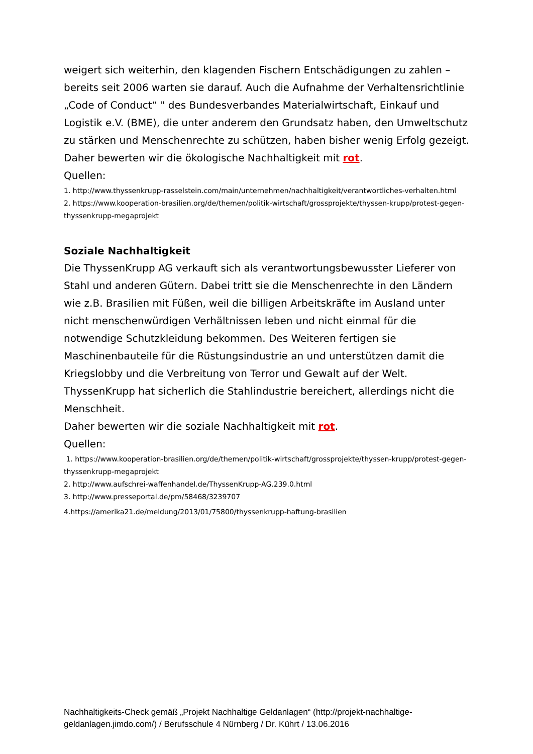weigert sich weiterhin, den klagenden Fischern Entschädigungen zu zahlen – bereits seit 2006 warten sie darauf. Auch die Aufnahme der Verhaltensrichtlinie „Code of Conduct“ " des Bundesverbandes Materialwirtschaft, Einkauf und Logistik e.V. (BME), die unter anderem den Grundsatz haben, den Umweltschutz zu stärken und Menschenrechte zu schützen, haben bisher wenig Erfolg gezeigt.
Daher bewerten wir die ökologische Nachhaltigkeit mit rot.
Quellen:
1. http://www.thyssenkrupp-rasselstein.com/main/unternehmen/nachhaltigkeit/verantwortliches-verhalten.html
2. https://www.kooperation-brasilien.org/de/themen/politik-wirtschaft/grossprojekte/thyssen-krupp/protest-gegen-thyssenkrupp-megaprojekt
Soziale Nachhaltigkeit
Die ThyssenKrupp AG verkauft sich als verantwortungsbewusster Lieferer von Stahl und anderen Gütern. Dabei tritt sie die Menschenrechte in den Ländern wie z.B. Brasilien mit Füßen, weil die billigen Arbeitskräfte im Ausland unter nicht menschenwürdigen Verhältnissen leben und nicht einmal für die notwendige Schutzkleidung bekommen. Des Weiteren fertigen sie Maschinenbauteile für die Rüstungsindustrie an und unterstützen damit die Kriegslobby und die Verbreitung von Terror und Gewalt auf der Welt. ThyssenKrupp hat sicherlich die Stahlindustrie bereichert, allerdings nicht die Menschheit.
Daher bewerten wir die soziale Nachhaltigkeit mit rot.
Quellen:
1. https://www.kooperation-brasilien.org/de/themen/politik-wirtschaft/grossprojekte/thyssen-krupp/protest-gegen-thyssenkrupp-megaprojekt
2. http://www.aufschrei-waffenhandel.de/ThyssenKrupp-AG.239.0.html
3. http://www.presseportal.de/pm/58468/3239707
4.https://amerika21.de/meldung/2013/01/75800/thyssenkrupp-haftung-brasilien
Nachhaltigkeits-Check gemäß „Projekt Nachhaltige Geldanlagen“ (http://projekt-nachhaltige-geldanlagen.jimdo.com/) / Berufsschule 4 Nürnberg / Dr. Kührt / 13.06.2016